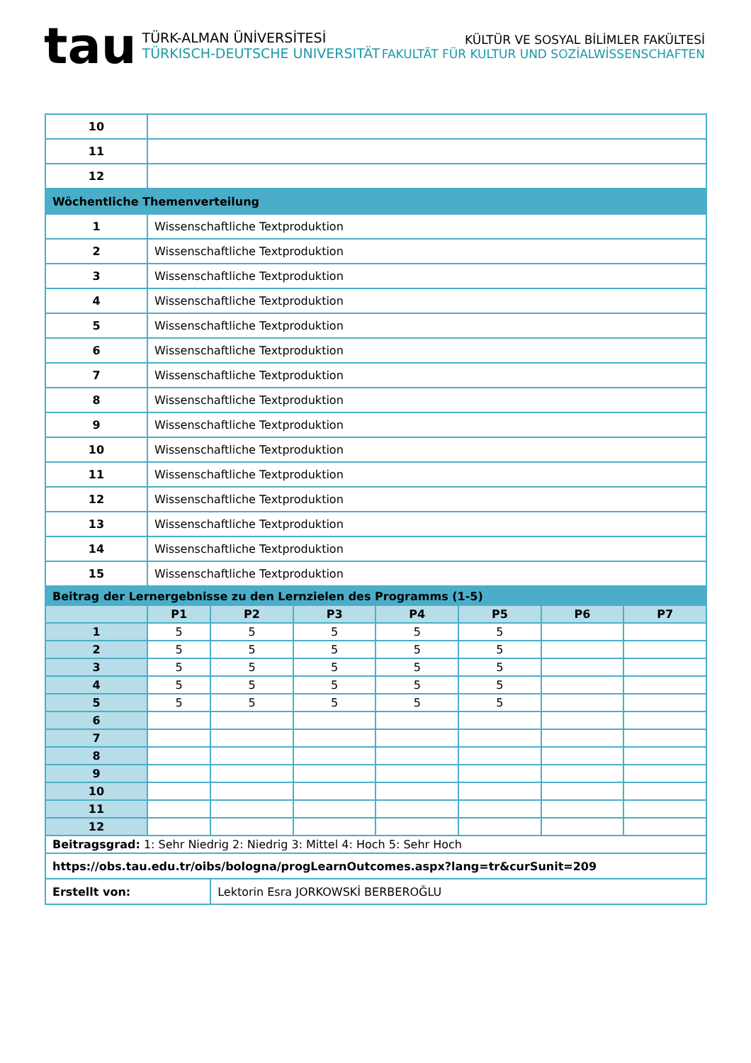tau
TÜRK-ALMAN ÜNİVERSİTESİ
TÜRKISCH-DEUTSCHE UNIVERSITÄT
KÜLTÜR VE SOSYAL BİLİMLER FAKÜLTESİ
FAKULTÄT FÜR KULTUR UND SOZİALWİSSENSCHAFTEN
| 10 | |
| 11 | |
| 12 | |
| Wöchentliche Themenverteilung | |
| 1 | Wissenschaftliche Textproduktion |
| 2 | Wissenschaftliche Textproduktion |
| 3 | Wissenschaftliche Textproduktion |
| 4 | Wissenschaftliche Textproduktion |
| 5 | Wissenschaftliche Textproduktion |
| 6 | Wissenschaftliche Textproduktion |
| 7 | Wissenschaftliche Textproduktion |
| 8 | Wissenschaftliche Textproduktion |
| 9 | Wissenschaftliche Textproduktion |
| 10 | Wissenschaftliche Textproduktion |
| 11 | Wissenschaftliche Textproduktion |
| 12 | Wissenschaftliche Textproduktion |
| 13 | Wissenschaftliche Textproduktion |
| 14 | Wissenschaftliche Textproduktion |
| 15 | Wissenschaftliche Textproduktion |
| Beitrag der Lernergebnisse zu den Lernzielen des Programms (1-5) | | | | | | | |
| | P1 | P2 | P3 | P4 | P5 | P6 | P7 |
| 1 | 5 | 5 | 5 | 5 | 5 | | |
| 2 | 5 | 5 | 5 | 5 | 5 | | |
| 3 | 5 | 5 | 5 | 5 | 5 | | |
| 4 | 5 | 5 | 5 | 5 | 5 | | |
| 5 | 5 | 5 | 5 | 5 | 5 | | |
| 6 | | | | | | | |
| 7 | | | | | | | |
| 8 | | | | | | | |
| 9 | | | | | | | |
| 10 | | | | | | | |
| 11 | | | | | | | |
| 12 | | | | | | | |
| Beitragsgrad: 1: Sehr Niedrig 2: Niedrig 3: Mittel 4: Hoch 5: Sehr Hoch | | | | | | | |
| https://obs.tau.edu.tr/oibs/bologna/progLearnOutcomes.aspx?lang=tr&curSunit=209 | | | | | | | |
| Erstellt von: | | Lektorin Esra JORKOWSKİ BERBEROĞLU | | | | | |